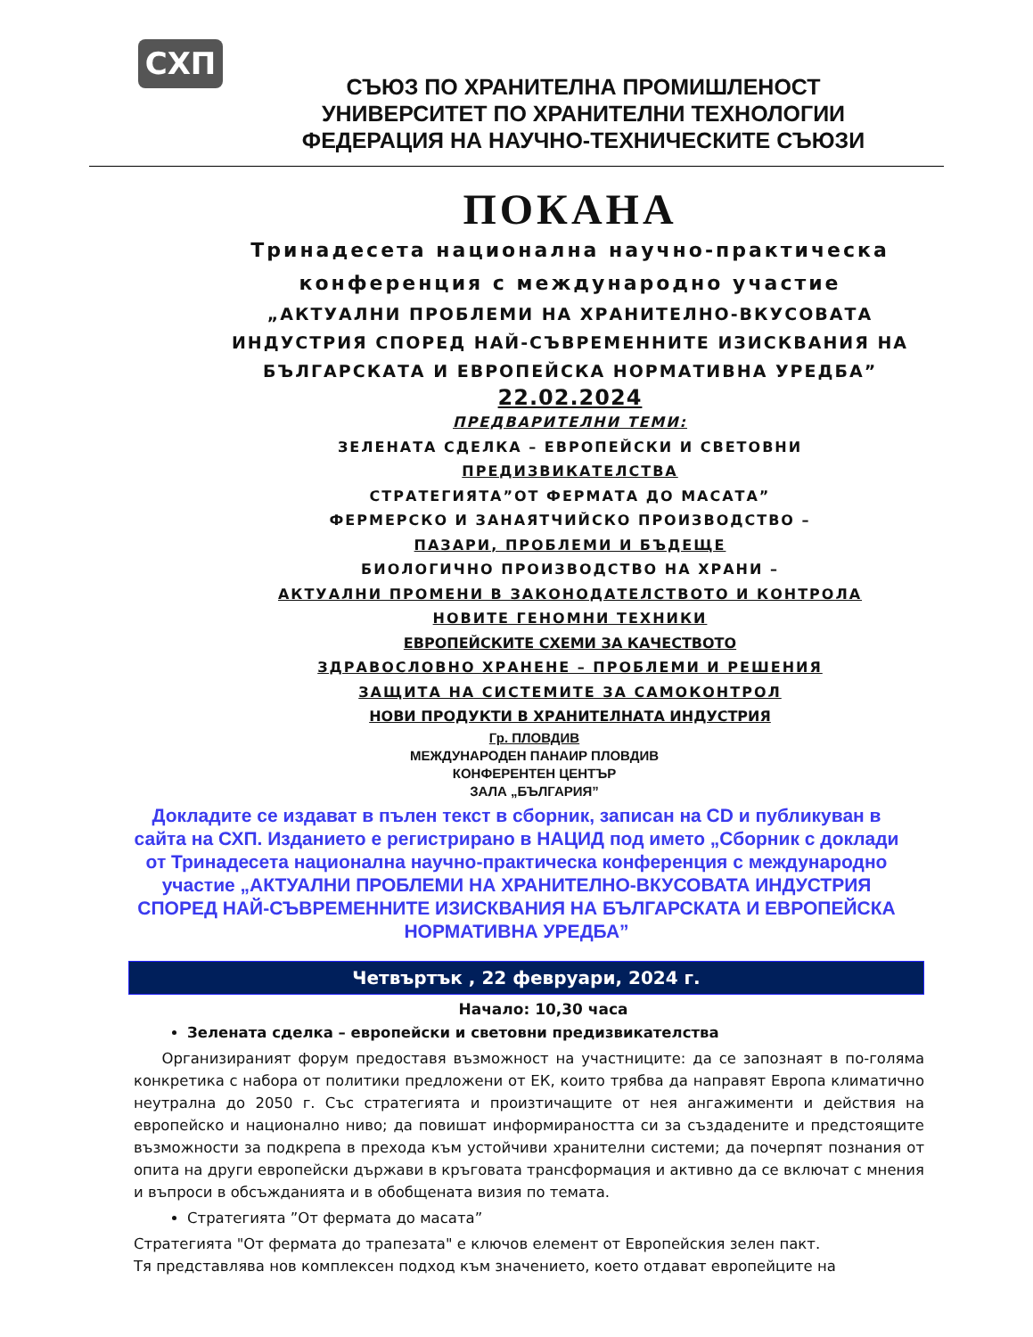СХП
СЪЮЗ ПО ХРАНИТЕЛНА ПРОМИШЛЕНОСТ
УНИВЕРСИТЕТ ПО ХРАНИТЕЛНИ ТЕХНОЛОГИИ
ФЕДЕРАЦИЯ НА НАУЧНО-ТЕХНИЧЕСКИТЕ СЪЮЗИ
ПОКАНА
Тринадесета национална научно-практическа
конференция с международно участие
„АКТУАЛНИ ПРОБЛЕМИ НА ХРАНИТЕЛНО-ВКУСОВАТА
ИНДУСТРИЯ СПОРЕД НАЙ-СЪВРЕМЕННИТЕ ИЗИСКВАНИЯ НА
БЪЛГАРСКАТА И ЕВРОПЕЙСКА НОРМАТИВНА УРЕДБА”
22.02.2024
ПРЕДВАРИТЕЛНИ ТЕМИ:
ЗЕЛЕНАТА СДЕЛКА – ЕВРОПЕЙСКИ И СВЕТОВНИ
ПРЕДИЗВИКАТЕЛСТВА
СТРАТЕГИЯТА”ОТ ФЕРМАТА ДО МАСАТА”
ФЕРМЕРСКО И ЗАНАЯТЧИЙСКО ПРОИЗВОДСТВО –
ПАЗАРИ, ПРОБЛЕМИ И БЪДЕЩЕ
БИОЛОГИЧНО ПРОИЗВОДСТВО НА ХРАНИ –
АКТУАЛНИ ПРОМЕНИ В ЗАКОНОДАТЕЛСТВОТО И КОНТРОЛА
НОВИТЕ ГЕНОМНИ ТЕХНИКИ
ЕВРОПЕЙСКИТЕ СХЕМИ ЗА КАЧЕСТВОТО
ЗДРАВОСЛОВНО ХРАНЕНЕ – ПРОБЛЕМИ И РЕШЕНИЯ
ЗАЩИТА НА СИСТЕМИТЕ ЗА САМОКОНТРОЛ
НОВИ ПРОДУКТИ В ХРАНИТЕЛНАТА ИНДУСТРИЯ
Гр. ПЛОВДИВ
МЕЖДУНАРОДЕН ПАНАИР ПЛОВДИВ
КОНФЕРЕНТЕН ЦЕНТЪР
ЗАЛА „БЪЛГАРИЯ”
Докладите се издават в пълен текст в сборник, записан на CD и публикуван в сайта на СХП. Изданието е регистрирано в НАЦИД под името „Сборник с доклади от Тринадесета национална научно-практическа конференция с международно участие „АКТУАЛНИ ПРОБЛЕМИ НА ХРАНИТЕЛНО-ВКУСОВАТА ИНДУСТРИЯ СПОРЕД НАЙ-СЪВРЕМЕННИТЕ ИЗИСКВАНИЯ НА БЪЛГАРСКАТА И ЕВРОПЕЙСКА НОРМАТИВНА УРЕДБА”
Четвъртък , 22 февруари, 2024 г.
Начало: 10,30 часа
Зелената сделка – европейски и световни предизвикателства
Организираният форум предоставя възможност на участниците: да се запознаят в по-голяма конкретика с набора от политики предложени от ЕК, които трябва да направят Европа климатично неутрална до 2050 г. Със стратегията и произтичащите от нея ангажименти и действия на европейско и национално ниво; да повишат информираността си за създадените и предстоящите възможности за подкрепа в прехода към устойчиви хранителни системи; да почерпят познания от опита на други европейски държави в кръговата трансформация и активно да се включат с мнения и въпроси в обсъжданията и в обобщената визия по темата.
Стратегията ”От фермата до масата”
Стратегията "От фермата до трапезата" е ключов елемент от Европейския зелен пакт.
Тя представлява нов комплексен подход към значението, което отдават европейците на